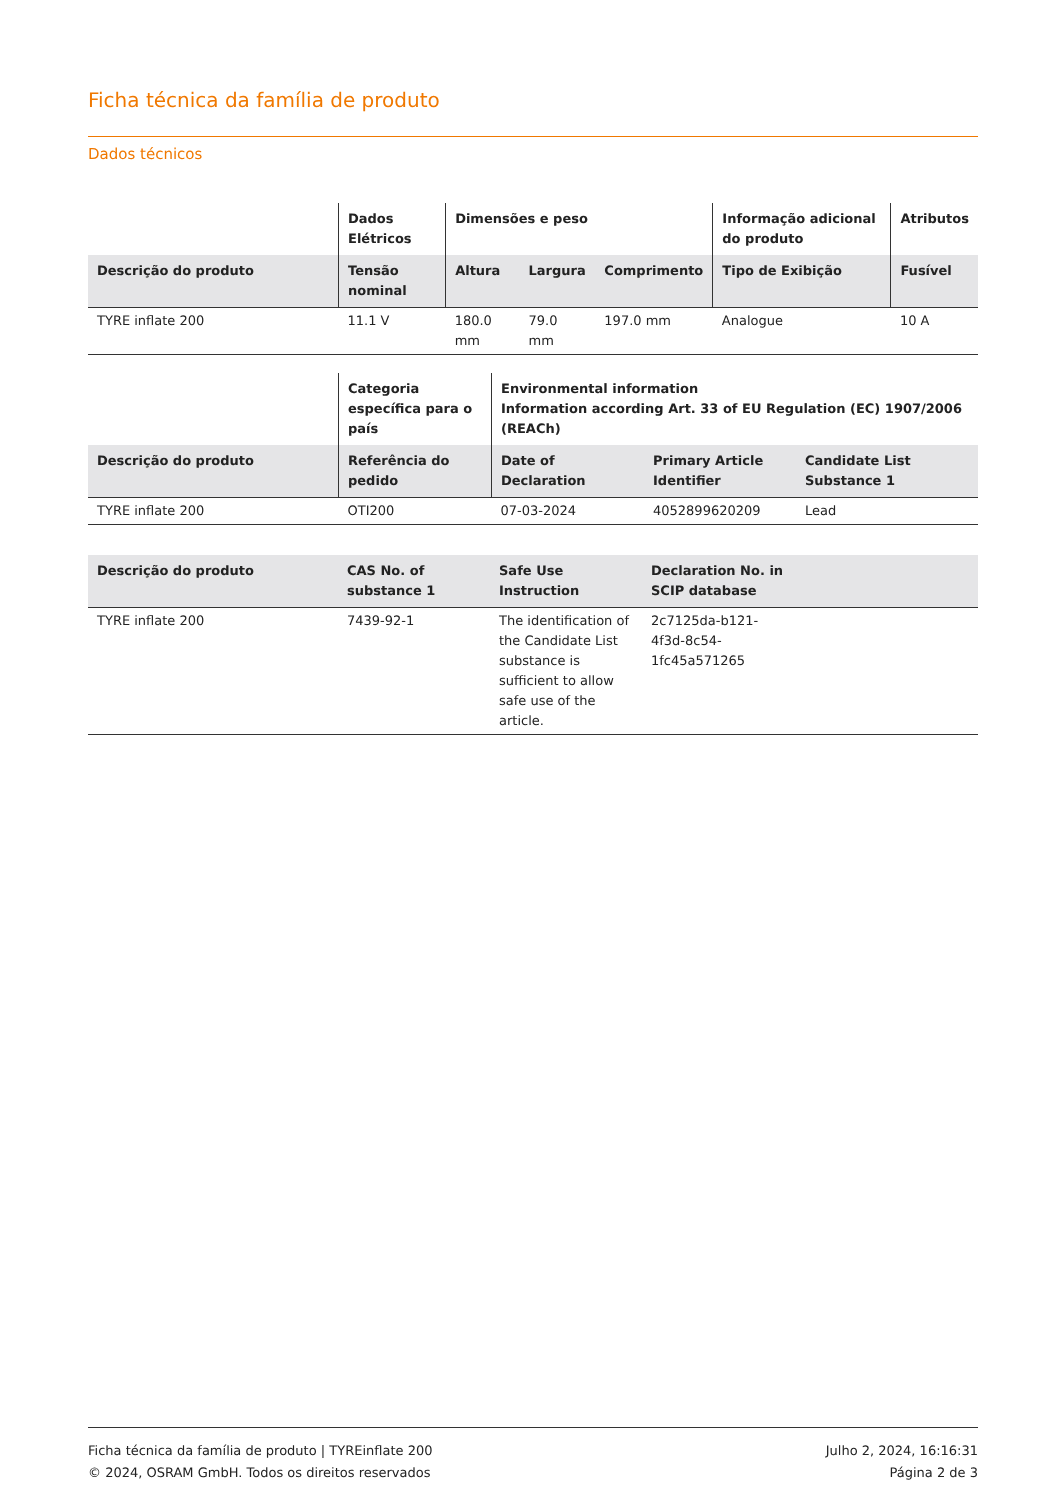Ficha técnica da família de produto
Dados técnicos
| | Dados Elétricos | Dimensões e peso | | | Informação adicional do produto | Atributos |
| --- | --- | --- | --- | --- | --- | --- |
| Descrição do produto | Tensão nominal | Altura | Largura | Comprimento | Tipo de Exibição | Fusível |
| TYRE inflate 200 | 11.1 V | 180.0 mm | 79.0 mm | 197.0 mm | Analogue | 10 A |
| | Categoria específica para o país | Environmental information Information according Art. 33 of EU Regulation (EC) 1907/2006 (REACh) | | |
| --- | --- | --- | --- | --- |
| Descrição do produto | Referência do pedido | Date of Declaration | Primary Article Identifier | Candidate List Substance 1 |
| TYRE inflate 200 | OTI200 | 07-03-2024 | 4052899620209 | Lead |
| Descrição do produto | CAS No. of substance 1 | Safe Use Instruction | Declaration No. in SCIP database | |
| --- | --- | --- | --- | --- |
| TYRE inflate 200 | 7439-92-1 | The identification of the Candidate List substance is sufficient to allow safe use of the article. | 2c7125da-b121-4f3d-8c54-1fc45a571265 | |
Ficha técnica da família de produto | TYREinflate 200
© 2024, OSRAM GmbH. Todos os direitos reservados
Julho 2, 2024, 16:16:31
Página 2 de 3